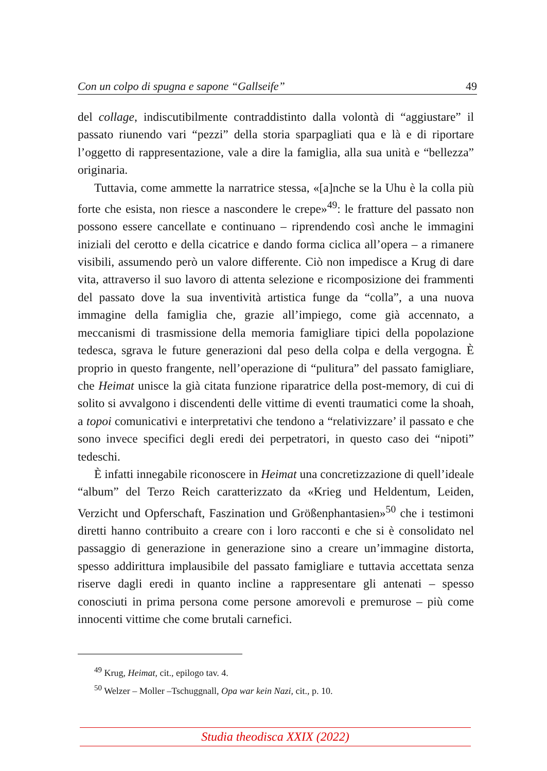Con un colpo di spugna e sapone “Gallseife” 49
del collage, indiscutibilmente contraddistinto dalla volontà di “aggiustare” il passato riunendo vari “pezzi” della storia sparpagliati qua e là e di riportare l’oggetto di rappresentazione, vale a dire la famiglia, alla sua unità e “bellezza” originaria.
Tuttavia, come ammette la narratrice stessa, «[a]nche se la Uhu è la colla più forte che esista, non riesce a nascondere le crepe»<sup>49</sup>: le fratture del passato non possono essere cancellate e continuano – riprendendo così anche le immagini iniziali del cerotto e della cicatrice e dando forma ciclica all’opera – a rimanere visibili, assumendo però un valore differente. Ciò non impedisce a Krug di dare vita, attraverso il suo lavoro di attenta selezione e ricomposizione dei frammenti del passato dove la sua inventività artistica funge da “colla”, a una nuova immagine della famiglia che, grazie all’impiego, come già accennato, a meccanismi di trasmissione della memoria famigliare tipici della popolazione tedesca, sgrava le future generazioni dal peso della colpa e della vergogna. È proprio in questo frangente, nell’operazione di “pulitura” del passato famigliare, che Heimat unisce la già citata funzione riparatrice della post-memory, di cui di solito si avvalgono i discendenti delle vittime di eventi traumatici come la shoah, a topoi comunicativi e interpretativi che tendono a “relativizzare’ il passato e che sono invece specifici degli eredi dei perpetratori, in questo caso dei “nipoti” tedeschi.
È infatti innegabile riconoscere in Heimat una concretizzazione di quell’ideale “album” del Terzo Reich caratterizzato da «Krieg und Heldentum, Leiden, Verzicht und Opferschaft, Faszination und Größenphantasien»<sup>50</sup> che i testimoni diretti hanno contribuito a creare con i loro racconti e che si è consolidato nel passaggio di generazione in generazione sino a creare un’immagine distorta, spesso addirittura implausibile del passato famigliare e tuttavia accettata senza riserve dagli eredi in quanto incline a rappresentare gli antenati – spesso conosciuti in prima persona come persone amorevoli e premurose – più come innocenti vittime che come brutali carnefici.
<sup>49</sup> Krug, Heimat, cit., epilogo tav. 4.
<sup>50</sup> Welzer – Moller –Tschuggnall, Opa war kein Nazi, cit., p. 10.
Studia theodisca XXIX (2022)